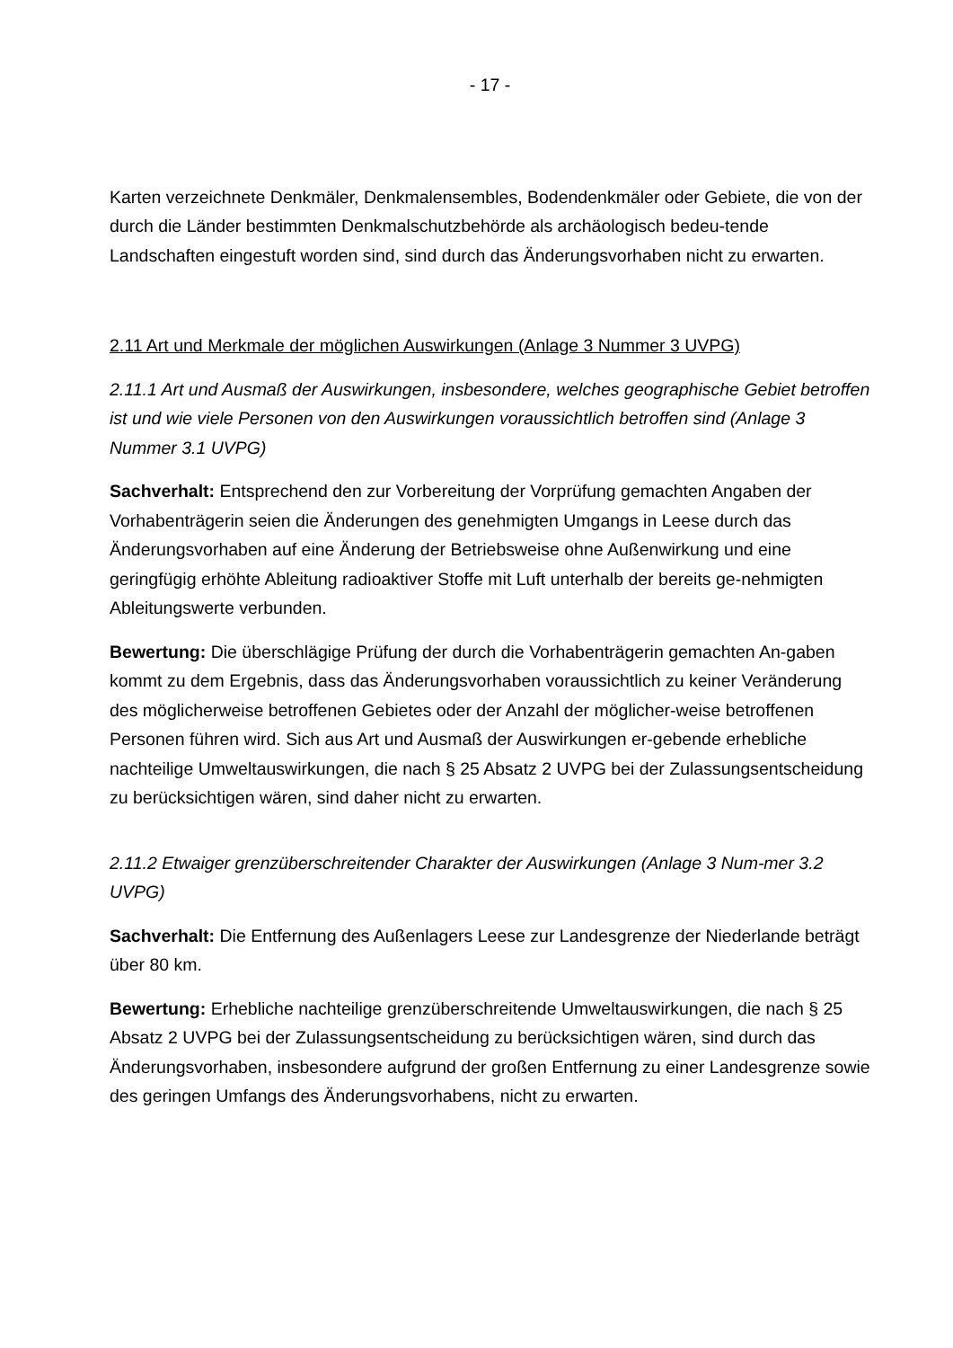- 17 -
Karten verzeichnete Denkmäler, Denkmalensembles, Bodendenkmäler oder Gebiete, die von der durch die Länder bestimmten Denkmalschutzbehörde als archäologisch bedeu-tende Landschaften eingestuft worden sind, sind durch das Änderungsvorhaben nicht zu erwarten.
2.11 Art und Merkmale der möglichen Auswirkungen (Anlage 3 Nummer 3 UVPG)
2.11.1 Art und Ausmaß der Auswirkungen, insbesondere, welches geographische Gebiet betroffen ist und wie viele Personen von den Auswirkungen voraussichtlich betroffen sind (Anlage 3 Nummer 3.1 UVPG)
Sachverhalt: Entsprechend den zur Vorbereitung der Vorprüfung gemachten Angaben der Vorhabenträgerin seien die Änderungen des genehmigten Umgangs in Leese durch das Änderungsvorhaben auf eine Änderung der Betriebsweise ohne Außenwirkung und eine geringfügig erhöhte Ableitung radioaktiver Stoffe mit Luft unterhalb der bereits ge-nehmigten Ableitungswerte verbunden.
Bewertung: Die überschlägige Prüfung der durch die Vorhabenträgerin gemachten An-gaben kommt zu dem Ergebnis, dass das Änderungsvorhaben voraussichtlich zu keiner Veränderung des möglicherweise betroffenen Gebietes oder der Anzahl der möglicher-weise betroffenen Personen führen wird. Sich aus Art und Ausmaß der Auswirkungen er-gebende erhebliche nachteilige Umweltauswirkungen, die nach § 25 Absatz 2 UVPG bei der Zulassungsentscheidung zu berücksichtigen wären, sind daher nicht zu erwarten.
2.11.2 Etwaiger grenzüberschreitender Charakter der Auswirkungen (Anlage 3 Num-mer 3.2 UVPG)
Sachverhalt: Die Entfernung des Außenlagers Leese zur Landesgrenze der Niederlande beträgt über 80 km.
Bewertung: Erhebliche nachteilige grenzüberschreitende Umweltauswirkungen, die nach § 25 Absatz 2 UVPG bei der Zulassungsentscheidung zu berücksichtigen wären, sind durch das Änderungsvorhaben, insbesondere aufgrund der großen Entfernung zu einer Landesgrenze sowie des geringen Umfangs des Änderungsvorhabens, nicht zu erwarten.